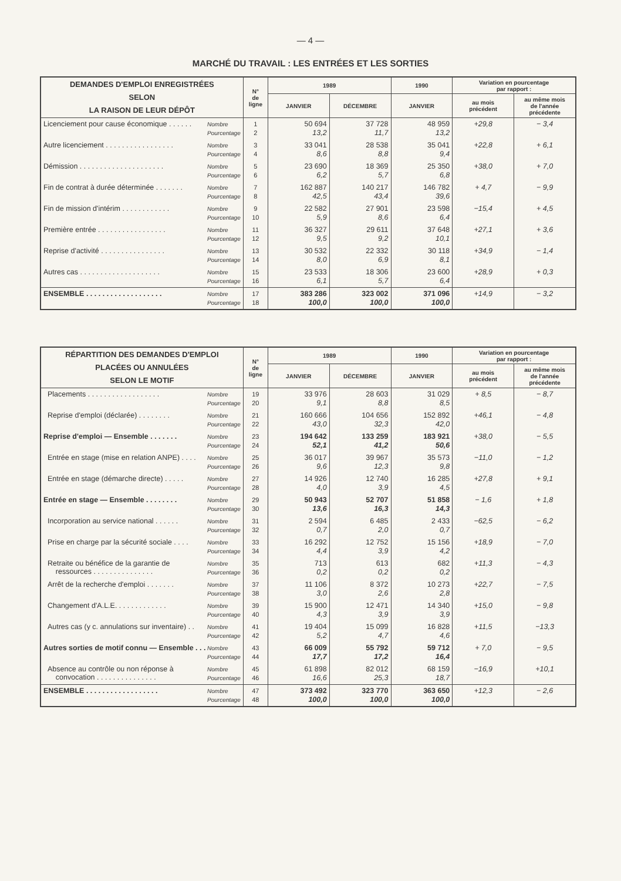— 4 —
MARCHÉ DU TRAVAIL : LES ENTRÉES ET LES SORTIES
| DEMANDES D'EMPLOI ENREGISTRÉES SELON LA RAISON DE LEUR DÉPÔT | N° de ligne | 1989 | | 1990 | Variation en pourcentage par rapport : | |
| --- | --- | --- | --- | --- | --- | --- |
| | | JANVIER | DÉCEMBRE | JANVIER | au mois précédent | au même mois de l'année précédente |
| Nombre Pourcentage Licenciement pour cause économique . . . . . . | 1 2 | 50 694 13,2 | 37 728 11,7 | 48 959 13,2 | +29,8 | − 3,4 |
| Nombre Pourcentage Autre licenciement . . . . . . . . . . . . . . . . . | 3 4 | 33 041 8,6 | 28 538 8,8 | 35 041 9,4 | +22,8 | + 6,1 |
| Nombre Pourcentage Démission . . . . . . . . . . . . . . . . . . . . . | 5 6 | 23 690 6,2 | 18 369 5,7 | 25 350 6,8 | +38,0 | + 7,0 |
| Nombre Pourcentage Fin de contrat à durée déterminée . . . . . . . | 7 8 | 162 887 42,5 | 140 217 43,4 | 146 782 39,6 | + 4,7 | − 9,9 |
| Nombre Pourcentage Fin de mission d'intérim . . . . . . . . . . . . | 9 10 | 22 582 5,9 | 27 901 8,6 | 23 598 6,4 | −15,4 | + 4,5 |
| Nombre Pourcentage Première entrée . . . . . . . . . . . . . . . . . | 11 12 | 36 327 9,5 | 29 611 9,2 | 37 648 10,1 | +27,1 | + 3,6 |
| Nombre Pourcentage Reprise d'activité . . . . . . . . . . . . . . . . | 13 14 | 30 532 8,0 | 22 332 6,9 | 30 118 8,1 | +34,9 | − 1,4 |
| Nombre Pourcentage Autres cas . . . . . . . . . . . . . . . . . . . . | 15 16 | 23 533 6,1 | 18 306 5,7 | 23 600 6,4 | +28,9 | + 0,3 |
| Nombre Pourcentage ENSEMBLE . . . . . . . . . . . . . . . . . . . | 17 18 | 383 286 100,0 | 323 002 100,0 | 371 096 100,0 | +14,9 | − 3,2 |
| RÉPARTITION DES DEMANDES D'EMPLOI PLACÉES OU ANNULÉES SELON LE MOTIF | N° de ligne | 1989 | | 1990 | Variation en pourcentage par rapport : | |
| --- | --- | --- | --- | --- | --- | --- |
| | | JANVIER | DÉCEMBRE | JANVIER | au mois précédent | au même mois de l'année précédente |
| Nombre Pourcentage Placements . . . . . . . . . . . . . . . . . . | 19 20 | 33 976 9,1 | 28 603 8,8 | 31 029 8,5 | + 8,5 | − 8,7 |
| Nombre Pourcentage Reprise d'emploi (déclarée) . . . . . . . . | 21 22 | 160 666 43,0 | 104 656 32,3 | 152 892 42,0 | +46,1 | − 4,8 |
| Nombre Pourcentage Reprise d'emploi — Ensemble . . . . . . . | 23 24 | 194 642 52,1 | 133 259 41,2 | 183 921 50,6 | +38,0 | − 5,5 |
| Nombre Pourcentage Entrée en stage (mise en relation ANPE) . . . . | 25 26 | 36 017 9,6 | 39 967 12,3 | 35 573 9,8 | −11,0 | − 1,2 |
| Nombre Pourcentage Entrée en stage (démarche directe) . . . . . | 27 28 | 14 926 4,0 | 12 740 3,9 | 16 285 4,5 | +27,8 | + 9,1 |
| Nombre Pourcentage Entrée en stage — Ensemble . . . . . . . . | 29 30 | 50 943 13,6 | 52 707 16,3 | 51 858 14,3 | − 1,6 | + 1,8 |
| Nombre Pourcentage Incorporation au service national . . . . . . | 31 32 | 2 594 0,7 | 6 485 2,0 | 2 433 0,7 | −62,5 | − 6,2 |
| Nombre Pourcentage Prise en charge par la sécurité sociale . . . . | 33 34 | 16 292 4,4 | 12 752 3,9 | 15 156 4,2 | +18,9 | − 7,0 |
| Nombre Pourcentage Retraite ou bénéfice de la garantie de ressources . . . . . . . . . . . . . . . | 35 36 | 713 0,2 | 613 0,2 | 682 0,2 | +11,3 | − 4,3 |
| Nombre Pourcentage Arrêt de la recherche d'emploi . . . . . . . | 37 38 | 11 106 3,0 | 8 372 2,6 | 10 273 2,8 | +22,7 | − 7,5 |
| Nombre Pourcentage Changement d'A.L.E. . . . . . . . . . . . . | 39 40 | 15 900 4,3 | 12 471 3,9 | 14 340 3,9 | +15,0 | − 9,8 |
| Nombre Pourcentage Autres cas (y c. annulations sur inventaire) . . | 41 42 | 19 404 5,2 | 15 099 4,7 | 16 828 4,6 | +11,5 | −13,3 |
| Nombre Pourcentage Autres sorties de motif connu — Ensemble . . . | 43 44 | 66 009 17,7 | 55 792 17,2 | 59 712 16,4 | + 7,0 | − 9,5 |
| Nombre Pourcentage Absence au contrôle ou non réponse à convocation . . . . . . . . . . . . . . . | 45 46 | 61 898 16,6 | 82 012 25,3 | 68 159 18,7 | −16,9 | +10,1 |
| Nombre Pourcentage ENSEMBLE . . . . . . . . . . . . . . . . . . | 47 48 | 373 492 100,0 | 323 770 100,0 | 363 650 100,0 | +12,3 | − 2,6 |